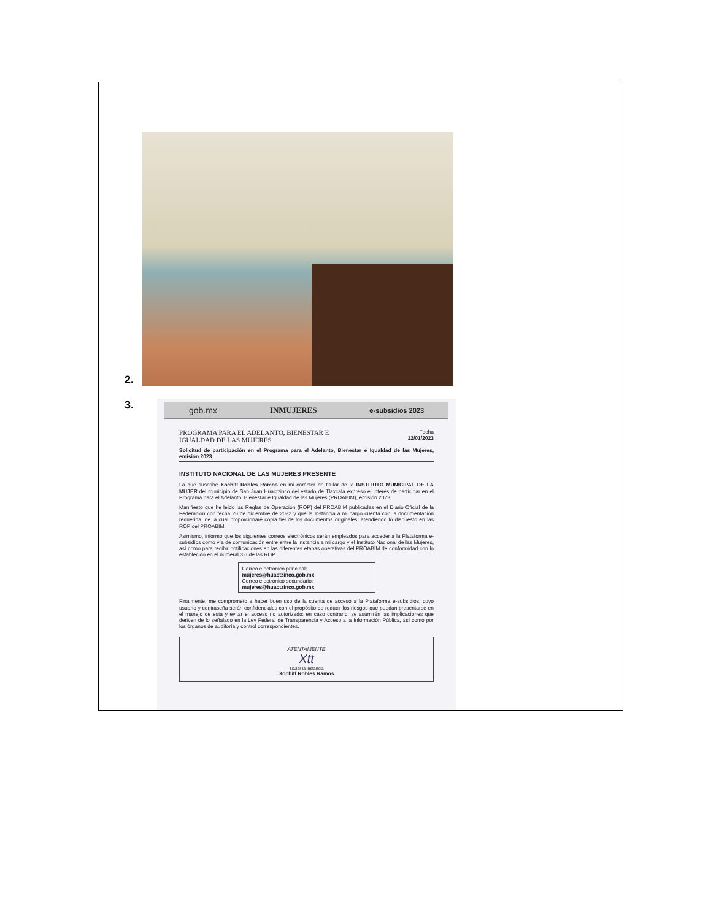2.
3.
gob.mx INMUJERES e-subsidios 2023
PROGRAMA PARA EL ADELANTO, BIENESTAR E
IGUALDAD DE LAS MUJERES
Fecha
12/01/2023
Solicitud de participación en el Programa para el Adelanto, Bienestar e Igualdad de las Mujeres, emisión 2023
INSTITUTO NACIONAL DE LAS MUJERES PRESENTE
La que suscribe Xochitl Robles Ramos en mi carácter de titular de la INSTITUTO MUNICIPAL DE LA MUJER del municipio de San Juan Huactzinco del estado de Tlaxcala expreso el interés de participar en el Programa para el Adelanto, Bienestar e Igualdad de las Mujeres (PROABIM), emisión 2023.
Manifiesto que he leído las Reglas de Operación (ROP) del PROABIM publicadas en el Diario Oficial de la Federación con fecha 26 de diciembre de 2022 y que la Instancia a mi cargo cuenta con la documentación requerida, de la cual proporcionaré copia fiel de los documentos originales, atendiendo lo dispuesto en las ROP del PROABIM.
Asimismo, informo que los siguientes correos electrónicos serán empleados para acceder a la Plataforma e-subsidios como vía de comunicación entre entre la instancia a mi cargo y el Instituto Nacional de las Mujeres, así como para recibir notificaciones en las diferentes etapas operativas del PROABIM de conformidad con lo establecido en el numeral 3.6 de las ROP.
Correo electrónico principal:
mujeres@huactzinco.gob.mx
Correo electrónico secundario:
mujeres@huactzinco.gob.mx
Finalmente, me comprometo a hacer buen uso de la cuenta de acceso a la Plataforma e-subsidios, cuyo usuario y contraseña serán confidenciales con el propósito de reducir los riesgos que puedan presentarse en el manejo de esta y evitar el acceso no autorizado; en caso contrario, se asumirán las implicaciones que deriven de lo señalado en la Ley Federal de Transparencia y Acceso a la Información Pública, así como por los órganos de auditoría y control correspondientes.
ATENTAMENTE
Xtt
Titular la instancia
Xochitl Robles Ramos